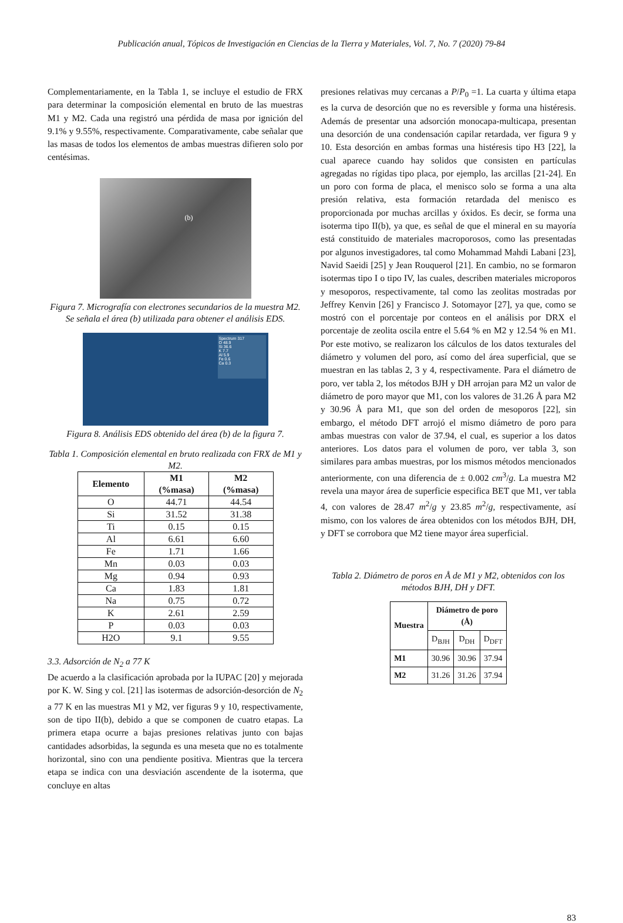Publicación anual, Tópicos de Investigación en Ciencias de la Tierra y Materiales, Vol. 7, No. 7 (2020) 79-84
Complementariamente, en la Tabla 1, se incluye el estudio de FRX para determinar la composición elemental en bruto de las muestras M1 y M2. Cada una registró una pérdida de masa por ignición del 9.1% y 9.55%, respectivamente. Comparativamente, cabe señalar que las masas de todos los elementos de ambas muestras difieren solo por centésimas.
(b)
Figura 7. Micrografía con electrones secundarios de la muestra M2. Se señala el área (b) utilizada para obtener el análisis EDS.
Spectrum 317
O 48.9
Si 36.6
K 7.7
Al 5.9
Fe 0.6
Ca 0.3
Figura 8. Análisis EDS obtenido del área (b) de la figura 7.
Tabla 1. Composición elemental en bruto realizada con FRX de M1 y M2.
| Elemento | M1 (%masa) | M2 (%masa) |
| --- | --- | --- |
| O | 44.71 | 44.54 |
| Si | 31.52 | 31.38 |
| Ti | 0.15 | 0.15 |
| Al | 6.61 | 6.60 |
| Fe | 1.71 | 1.66 |
| Mn | 0.03 | 0.03 |
| Mg | 0.94 | 0.93 |
| Ca | 1.83 | 1.81 |
| Na | 0.75 | 0.72 |
| K | 2.61 | 2.59 |
| P | 0.03 | 0.03 |
| H2O | 9.1 | 9.55 |
3.3. Adsorción de N<sub>2</sub> a 77 K
De acuerdo a la clasificación aprobada por la IUPAC [20] y mejorada por K. W. Sing y col. [21] las isotermas de adsorción-desorción de N<sub>2</sub> a 77 K en las muestras M1 y M2, ver figuras 9 y 10, respectivamente, son de tipo II(b), debido a que se componen de cuatro etapas. La primera etapa ocurre a bajas presiones relativas junto con bajas cantidades adsorbidas, la segunda es una meseta que no es totalmente horizontal, sino con una pendiente positiva. Mientras que la tercera etapa se indica con una desviación ascendente de la isoterma, que concluye en altas
presiones relativas muy cercanas a P/P<sub>0</sub> =1. La cuarta y última etapa es la curva de desorción que no es reversible y forma una histéresis. Además de presentar una adsorción monocapa-multicapa, presentan una desorción de una condensación capilar retardada, ver figura 9 y 10. Esta desorción en ambas formas una histéresis tipo H3 [22], la cual aparece cuando hay solidos que consisten en partículas agregadas no rígidas tipo placa, por ejemplo, las arcillas [21-24]. En un poro con forma de placa, el menisco solo se forma a una alta presión relativa, esta formación retardada del menisco es proporcionada por muchas arcillas y óxidos. Es decir, se forma una isoterma tipo II(b), ya que, es señal de que el mineral en su mayoría está constituido de materiales macroporosos, como las presentadas por algunos investigadores, tal como Mohammad Mahdi Labani [23], Navid Saeidi [25] y Jean Rouquerol [21]. En cambio, no se formaron isotermas tipo I o tipo IV, las cuales, describen materiales microporos y mesoporos, respectivamente, tal como las zeolitas mostradas por Jeffrey Kenvin [26] y Francisco J. Sotomayor [27], ya que, como se mostró con el porcentaje por conteos en el análisis por DRX el porcentaje de zeolita oscila entre el 5.64 % en M2 y 12.54 % en M1. Por este motivo, se realizaron los cálculos de los datos texturales del diámetro y volumen del poro, así como del área superficial, que se muestran en las tablas 2, 3 y 4, respectivamente. Para el diámetro de poro, ver tabla 2, los métodos BJH y DH arrojan para M2 un valor de diámetro de poro mayor que M1, con los valores de 31.26 Å para M2 y 30.96 Å para M1, que son del orden de mesoporos [22], sin embargo, el método DFT arrojó el mismo diámetro de poro para ambas muestras con valor de 37.94, el cual, es superior a los datos anteriores. Los datos para el volumen de poro, ver tabla 3, son similares para ambas muestras, por los mismos métodos mencionados anteriormente, con una diferencia de ± 0.002 cm<sup>3</sup>/g. La muestra M2 revela una mayor área de superficie especifica BET que M1, ver tabla 4, con valores de 28.47 m<sup>2</sup>/g y 23.85 m<sup>2</sup>/g, respectivamente, así mismo, con los valores de área obtenidos con los métodos BJH, DH, y DFT se corrobora que M2 tiene mayor área superficial.
Tabla 2. Diámetro de poros en Å de M1 y M2, obtenidos con los métodos BJH, DH y DFT.
| Muestra | Diámetro de poro (Å) | | |
| --- | --- | --- | --- |
| | D<sub>BJH</sub> | D<sub>DH</sub> | D<sub>DFT</sub> |
| M1 | 30.96 | 30.96 | 37.94 |
| M2 | 31.26 | 31.26 | 37.94 |
83